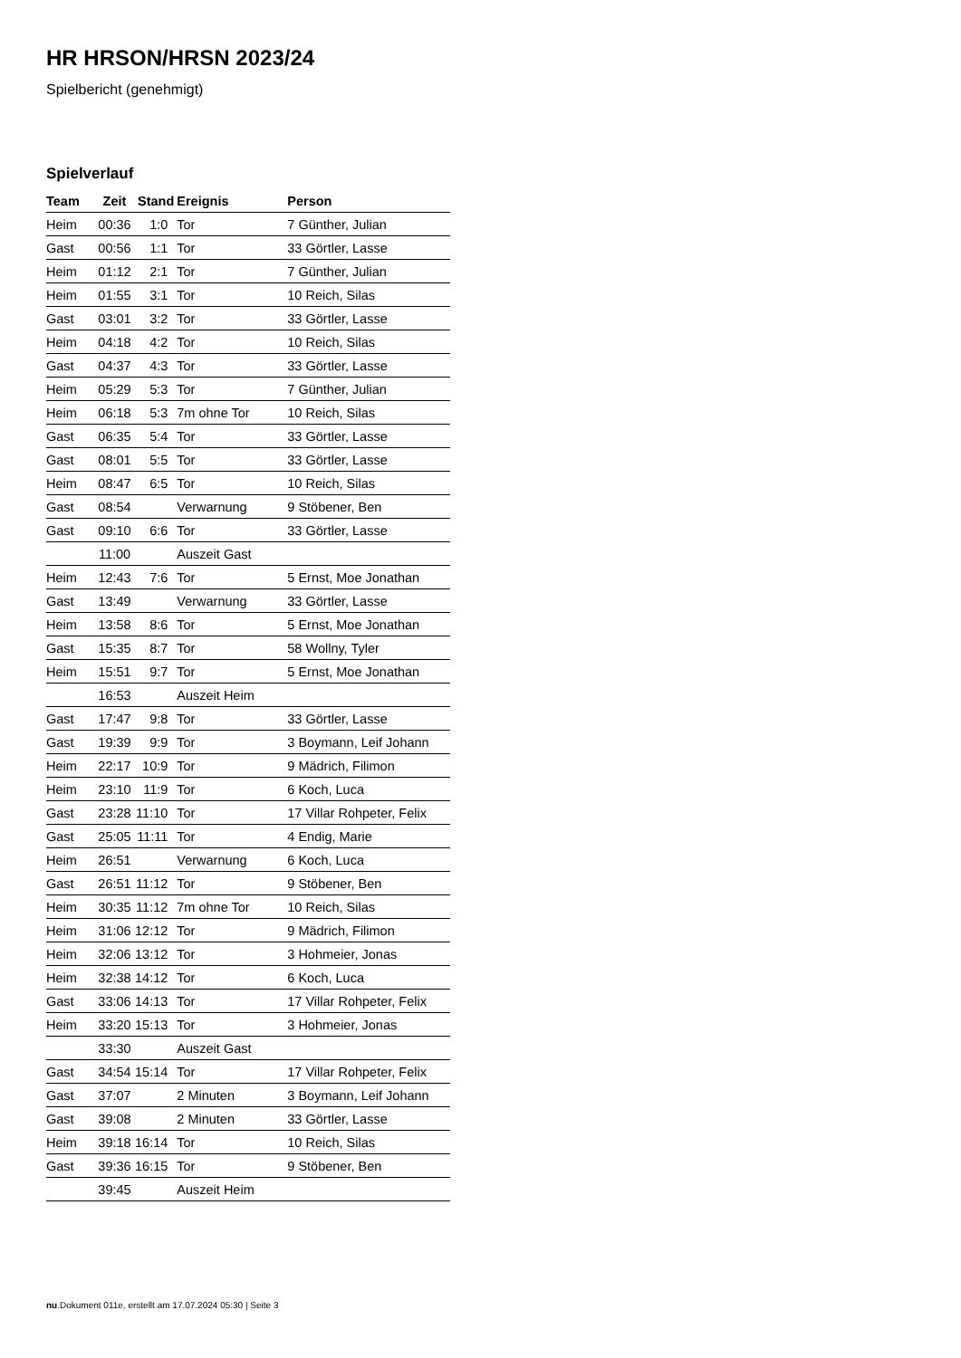HR HRSON/HRSN 2023/24
Spielbericht (genehmigt)
Spielverlauf
| Team | Zeit | Stand | Ereignis | Person |
| --- | --- | --- | --- | --- |
| Heim | 00:36 | 1:0 | Tor | 7 Günther, Julian |
| Gast | 00:56 | 1:1 | Tor | 33 Görtler, Lasse |
| Heim | 01:12 | 2:1 | Tor | 7 Günther, Julian |
| Heim | 01:55 | 3:1 | Tor | 10 Reich, Silas |
| Gast | 03:01 | 3:2 | Tor | 33 Görtler, Lasse |
| Heim | 04:18 | 4:2 | Tor | 10 Reich, Silas |
| Gast | 04:37 | 4:3 | Tor | 33 Görtler, Lasse |
| Heim | 05:29 | 5:3 | Tor | 7 Günther, Julian |
| Heim | 06:18 | 5:3 | 7m ohne Tor | 10 Reich, Silas |
| Gast | 06:35 | 5:4 | Tor | 33 Görtler, Lasse |
| Gast | 08:01 | 5:5 | Tor | 33 Görtler, Lasse |
| Heim | 08:47 | 6:5 | Tor | 10 Reich, Silas |
| Gast | 08:54 | | Verwarnung | 9 Stöbener, Ben |
| Gast | 09:10 | 6:6 | Tor | 33 Görtler, Lasse |
| | 11:00 | | Auszeit Gast | |
| Heim | 12:43 | 7:6 | Tor | 5 Ernst, Moe Jonathan |
| Gast | 13:49 | | Verwarnung | 33 Görtler, Lasse |
| Heim | 13:58 | 8:6 | Tor | 5 Ernst, Moe Jonathan |
| Gast | 15:35 | 8:7 | Tor | 58 Wollny, Tyler |
| Heim | 15:51 | 9:7 | Tor | 5 Ernst, Moe Jonathan |
| | 16:53 | | Auszeit Heim | |
| Gast | 17:47 | 9:8 | Tor | 33 Görtler, Lasse |
| Gast | 19:39 | 9:9 | Tor | 3 Boymann, Leif Johann |
| Heim | 22:17 | 10:9 | Tor | 9 Mädrich, Filimon |
| Heim | 23:10 | 11:9 | Tor | 6 Koch, Luca |
| Gast | 23:28 | 11:10 | Tor | 17 Villar Rohpeter, Felix |
| Gast | 25:05 | 11:11 | Tor | 4 Endig, Marie |
| Heim | 26:51 | | Verwarnung | 6 Koch, Luca |
| Gast | 26:51 | 11:12 | Tor | 9 Stöbener, Ben |
| Heim | 30:35 | 11:12 | 7m ohne Tor | 10 Reich, Silas |
| Heim | 31:06 | 12:12 | Tor | 9 Mädrich, Filimon |
| Heim | 32:06 | 13:12 | Tor | 3 Hohmeier, Jonas |
| Heim | 32:38 | 14:12 | Tor | 6 Koch, Luca |
| Gast | 33:06 | 14:13 | Tor | 17 Villar Rohpeter, Felix |
| Heim | 33:20 | 15:13 | Tor | 3 Hohmeier, Jonas |
| | 33:30 | | Auszeit Gast | |
| Gast | 34:54 | 15:14 | Tor | 17 Villar Rohpeter, Felix |
| Gast | 37:07 | | 2 Minuten | 3 Boymann, Leif Johann |
| Gast | 39:08 | | 2 Minuten | 33 Görtler, Lasse |
| Heim | 39:18 | 16:14 | Tor | 10 Reich, Silas |
| Gast | 39:36 | 16:15 | Tor | 9 Stöbener, Ben |
| | 39:45 | | Auszeit Heim | |
nu.Dokument 011e, erstellt am 17.07.2024 05:30 | Seite 3